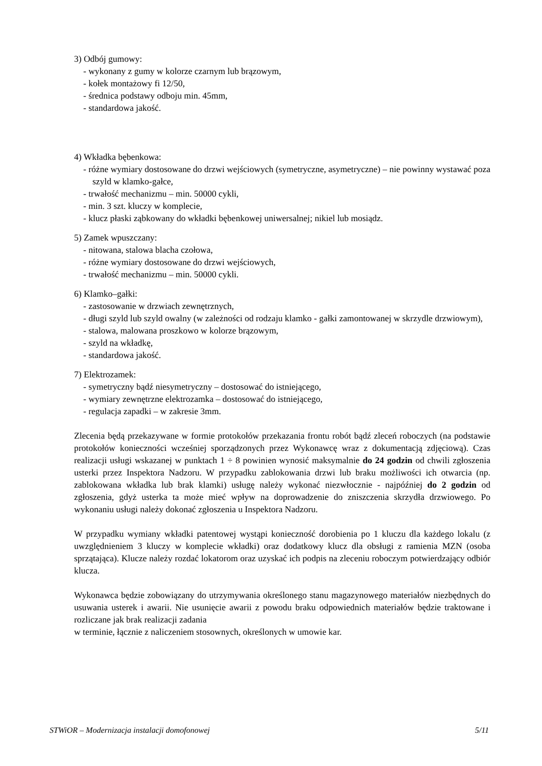3) Odbój gumowy:
- wykonany z gumy w kolorze czarnym lub brązowym,
- kołek montażowy fi 12/50,
- średnica podstawy odboju min. 45mm,
- standardowa jakość.
4) Wkładka bębenkowa:
- różne wymiary dostosowane do drzwi wejściowych (symetryczne, asymetryczne) – nie powinny wystawać poza szyld w klamko-gałce,
- trwałość mechanizmu – min. 50000 cykli,
- min. 3 szt. kluczy w komplecie,
- klucz płaski ząbkowany do wkładki bębenkowej uniwersalnej; nikiel lub mosiądz.
5) Zamek wpuszczany:
- nitowana, stalowa blacha czołowa,
- różne wymiary dostosowane do drzwi wejściowych,
- trwałość mechanizmu – min. 50000 cykli.
6) Klamko–gałki:
- zastosowanie w drzwiach zewnętrznych,
- długi szyld lub szyld owalny (w zależności od rodzaju klamko - gałki zamontowanej w skrzydle drzwiowym),
- stalowa, malowana proszkowo w kolorze brązowym,
- szyld na wkładkę,
- standardowa jakość.
7) Elektrozamek:
- symetryczny bądź niesymetryczny – dostosować do istniejącego,
- wymiary zewnętrzne elektrozamka – dostosować do istniejącego,
- regulacja zapadki – w zakresie 3mm.
Zlecenia będą przekazywane w formie protokołów przekazania frontu robót bądź zleceń roboczych (na podstawie protokołów konieczności wcześniej sporządzonych przez Wykonawcę wraz z dokumentacją zdjęciową). Czas realizacji usługi wskazanej w punktach 1 ÷ 8 powinien wynosić maksymalnie do 24 godzin od chwili zgłoszenia usterki przez Inspektora Nadzoru. W przypadku zablokowania drzwi lub braku możliwości ich otwarcia (np. zablokowana wkładka lub brak klamki) usługę należy wykonać niezwłocznie - najpóźniej do 2 godzin od zgłoszenia, gdyż usterka ta może mieć wpływ na doprowadzenie do zniszczenia skrzydła drzwiowego. Po wykonaniu usługi należy dokonać zgłoszenia u Inspektora Nadzoru.
W przypadku wymiany wkładki patentowej wystąpi konieczność dorobienia po 1 kluczu dla każdego lokalu (z uwzględnieniem 3 kluczy w komplecie wkładki) oraz dodatkowy klucz dla obsługi z ramienia MZN (osoba sprzątająca). Klucze należy rozdać lokatorom oraz uzyskać ich podpis na zleceniu roboczym potwierdzający odbiór klucza.
Wykonawca będzie zobowiązany do utrzymywania określonego stanu magazynowego materiałów niezbędnych do usuwania usterek i awarii. Nie usunięcie awarii z powodu braku odpowiednich materiałów będzie traktowane i rozliczane jak brak realizacji zadania
w terminie, łącznie z naliczeniem stosownych, określonych w umowie kar.
STWiOR – Modernizacja instalacji domofonowej 5/11